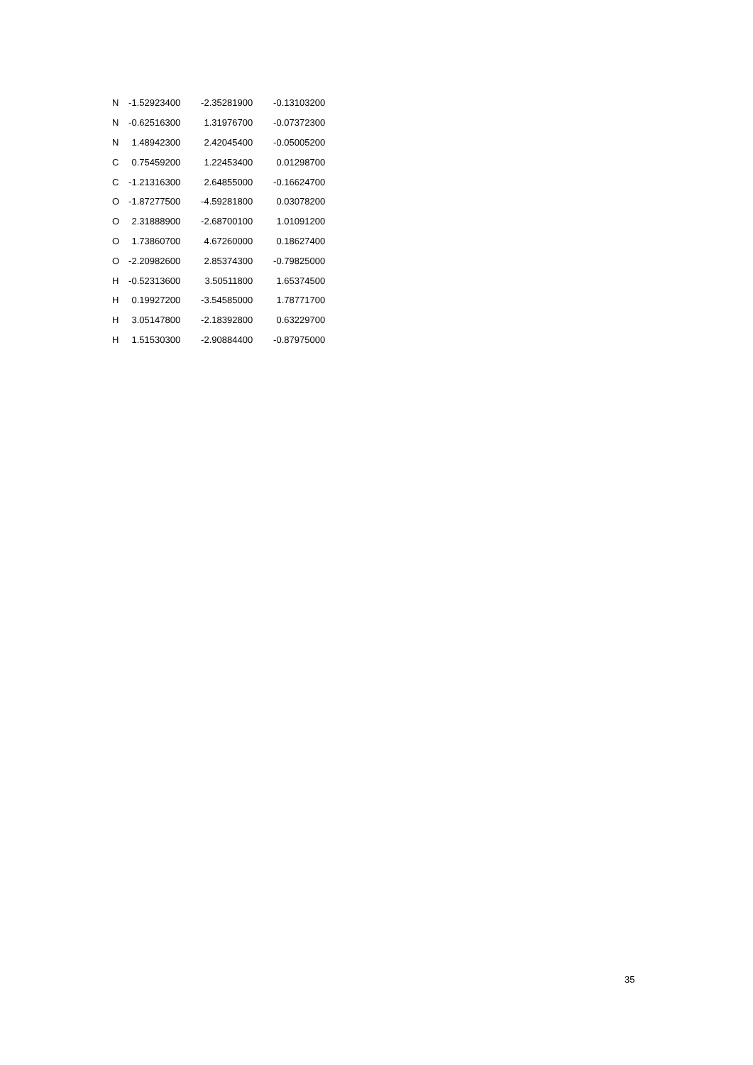| N | -1.52923400 | -2.35281900 | -0.13103200 |
| N | -0.62516300 | 1.31976700 | -0.07372300 |
| N | 1.48942300 | 2.42045400 | -0.05005200 |
| C | 0.75459200 | 1.22453400 | 0.01298700 |
| C | -1.21316300 | 2.64855000 | -0.16624700 |
| O | -1.87277500 | -4.59281800 | 0.03078200 |
| O | 2.31888900 | -2.68700100 | 1.01091200 |
| O | 1.73860700 | 4.67260000 | 0.18627400 |
| O | -2.20982600 | 2.85374300 | -0.79825000 |
| H | -0.52313600 | 3.50511800 | 1.65374500 |
| H | 0.19927200 | -3.54585000 | 1.78771700 |
| H | 3.05147800 | -2.18392800 | 0.63229700 |
| H | 1.51530300 | -2.90884400 | -0.87975000 |
35